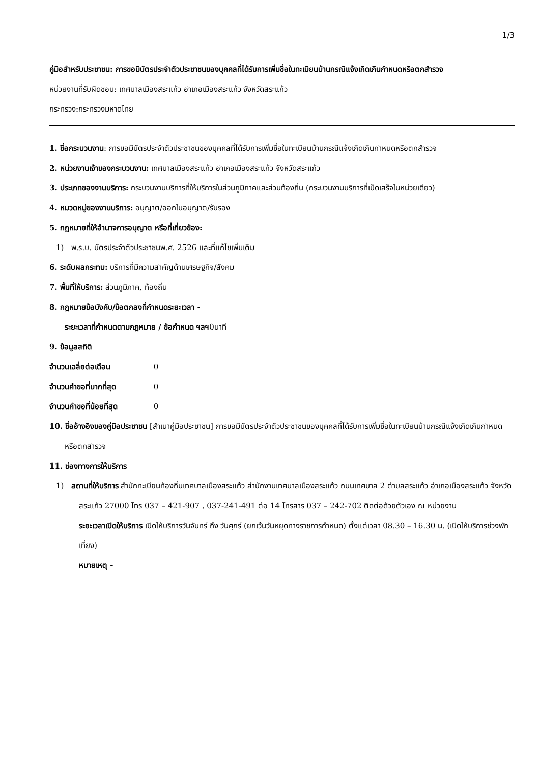1/3
คู่มือสำหรับประชาชน: การขอมีบัตรประจำตัวประชาชนของบุคคลที่ได้รับการเพิ่มชื่อในทะเบียนบ้านกรณีแจ้งเกิดเกินกำหนดหรือตกสำรวจ
หน่วยงานที่รับผิดชอบ: เทศบาลเมืองสระแก้ว อำเภอเมืองสระแก้ว จังหวัดสระแก้ว
กระทรวง:กระทรวงมหาดไทย
1. ชื่อกระบวนงาน: การขอมีบัตรประจำตัวประชาชนของบุคคลที่ได้รับการเพิ่มชื่อในทะเบียนบ้านกรณีแจ้งเกิดเกินกำหนดหรือตกสำรวจ
2. หน่วยงานเจ้าของกระบวนงาน: เทศบาลเมืองสระแก้ว อำเภอเมืองสระแก้ว จังหวัดสระแก้ว
3. ประเภทของงานบริการ: กระบวนงานบริการที่ให้บริการในส่วนภูมิภาคและส่วนท้องถิ่น (กระบวนงานบริการที่เบ็ดเสร็จในหน่วยเดียว)
4. หมวดหมู่ของงานบริการ: อนุญาต/ออกใบอนุญาต/รับรอง
5. กฎหมายที่ให้อำนาจการอนุญาต หรือที่เกี่ยวข้อง:
1) พ.ร.บ. บัตรประจำตัวประชาชนพ.ศ. 2526 และที่แก้ไขเพิ่มเติม
6. ระดับผลกระทบ: บริการที่มีความสำคัญด้านเศรษฐกิจ/สังคม
7. พื้นที่ให้บริการ: ส่วนภูมิภาค, ท้องถิ่น
8. กฎหมายข้อบังคับ/ข้อตกลงที่กำหนดระยะเวลา -
ระยะเวลาที่กำหนดตามกฎหมาย / ข้อกำหนด ฯลฯ0นาที
9. ข้อมูลสถิติ
จำนวนเฉลี่ยต่อเดือน 0
จำนวนคำขอที่มากที่สุด 0
จำนวนคำขอที่น้อยที่สุด 0
10. ชื่ออ้างอิงของคู่มือประชาชน [สำเนาคู่มือประชาชน] การขอมีบัตรประจำตัวประชาชนของบุคคลที่ได้รับการเพิ่มชื่อในทะเบียนบ้านกรณีแจ้งเกิดเกินกำหนดหรือตกสำรวจ
11. ช่องทางการให้บริการ
1) สถานที่ให้บริการ สำนักทะเบียนท้องถิ่นเทศบาลเมืองสระแก้ว สำนักงานเทศบาลเมืองสระแก้ว ถนนเทศบาล 2 ตำบลสระแก้ว อำเภอเมืองสระแก้ว จังหวัดสระแก้ว 27000 โทร 037 – 421-907 , 037-241-491 ต่อ 14 โทรสาร 037 – 242-702 ติดต่อด้วยตัวเอง ณ หน่วยงาน
ระยะเวลาเปิดให้บริการ เปิดให้บริการวันจันทร์ ถึง วันศุกร์ (ยกเว้นวันหยุดทางราชการกำหนด) ตั้งแต่เวลา 08.30 – 16.30 น. (เปิดให้บริการช่วงพักเที่ยง)
หมายเหตุ -